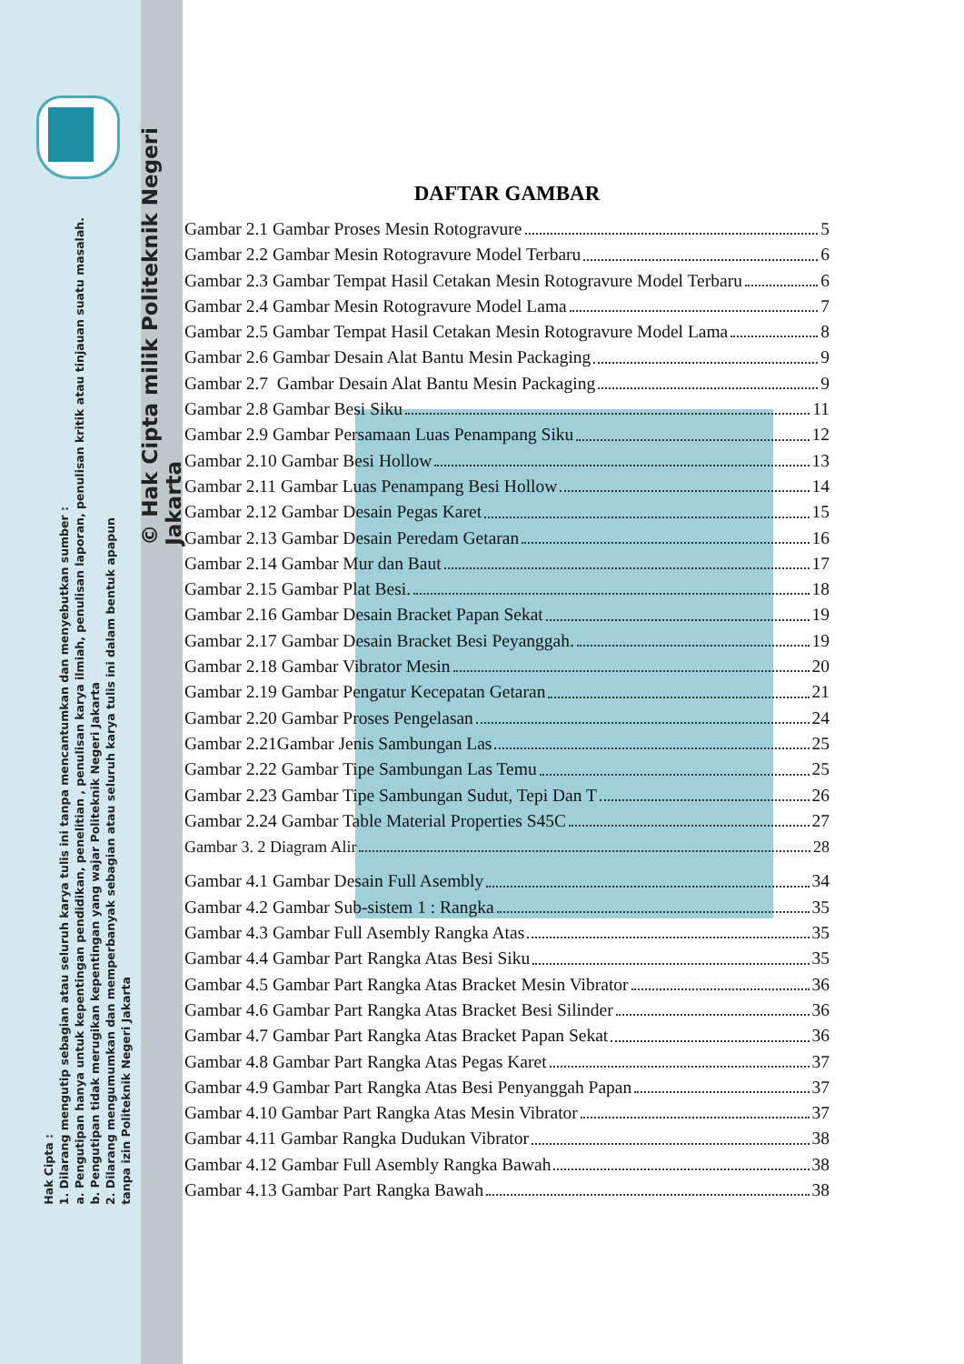Hak Cipta :
1. Dilarang mengutip sebagian atau seluruh karya tulis ini tanpa mencantumkan dan menyebutkan sumber :
a. Pengutipan hanya untuk kepentingan pendidikan, penelitian , penulisan karya ilmiah, penulisan laporan, penulisan kritik atau tinjauan suatu masalah.
b. Pengutipan tidak merugikan kepentingan yang wajar Politeknik Negeri Jakarta
2. Dilarang mengumumkan dan memperbanyak sebagian atau seluruh karya tulis ini dalam bentuk apapun
tanpa izin Politeknik Negeri Jakarta
© Hak Cipta milik Politeknik Negeri Jakarta
DAFTAR GAMBAR
Gambar 2.1 Gambar Proses Mesin Rotogravure 5
Gambar 2.2 Gambar Mesin Rotogravure Model Terbaru 6
Gambar 2.3 Gambar Tempat Hasil Cetakan Mesin Rotogravure Model Terbaru 6
Gambar 2.4 Gambar Mesin Rotogravure Model Lama 7
Gambar 2.5 Gambar Tempat Hasil Cetakan Mesin Rotogravure Model Lama 8
Gambar 2.6 Gambar Desain Alat Bantu Mesin Packaging 9
Gambar 2.7 Gambar Desain Alat Bantu Mesin Packaging 9
Gambar 2.8 Gambar Besi Siku 11
Gambar 2.9 Gambar Persamaan Luas Penampang Siku 12
Gambar 2.10 Gambar Besi Hollow 13
Gambar 2.11 Gambar Luas Penampang Besi Hollow 14
Gambar 2.12 Gambar Desain Pegas Karet 15
Gambar 2.13 Gambar Desain Peredam Getaran 16
Gambar 2.14 Gambar Mur dan Baut 17
Gambar 2.15 Gambar Plat Besi. 18
Gambar 2.16 Gambar Desain Bracket Papan Sekat 19
Gambar 2.17 Gambar Desain Bracket Besi Peyanggah. 19
Gambar 2.18 Gambar Vibrator Mesin 20
Gambar 2.19 Gambar Pengatur Kecepatan Getaran 21
Gambar 2.20 Gambar Proses Pengelasan 24
Gambar 2.21Gambar Jenis Sambungan Las 25
Gambar 2.22 Gambar Tipe Sambungan Las Temu 25
Gambar 2.23 Gambar Tipe Sambungan Sudut, Tepi Dan T 26
Gambar 2.24 Gambar Table Material Properties S45C 27
Gambar 3. 2 Diagram Alir 28
Gambar 4.1 Gambar Desain Full Asembly 34
Gambar 4.2 Gambar Sub-sistem 1 : Rangka 35
Gambar 4.3 Gambar Full Asembly Rangka Atas 35
Gambar 4.4 Gambar Part Rangka Atas Besi Siku 35
Gambar 4.5 Gambar Part Rangka Atas Bracket Mesin Vibrator 36
Gambar 4.6 Gambar Part Rangka Atas Bracket Besi Silinder 36
Gambar 4.7 Gambar Part Rangka Atas Bracket Papan Sekat 36
Gambar 4.8 Gambar Part Rangka Atas Pegas Karet 37
Gambar 4.9 Gambar Part Rangka Atas Besi Penyanggah Papan 37
Gambar 4.10 Gambar Part Rangka Atas Mesin Vibrator 37
Gambar 4.11 Gambar Rangka Dudukan Vibrator 38
Gambar 4.12 Gambar Full Asembly Rangka Bawah 38
Gambar 4.13 Gambar Part Rangka Bawah 38